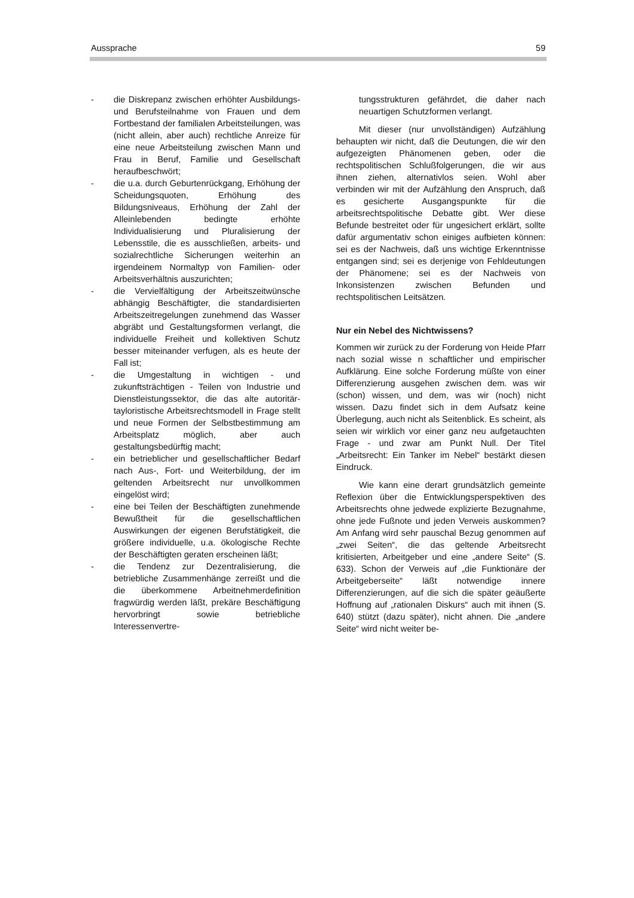Aussprache 59
- die Diskrepanz zwischen erhöhter Ausbildungs- und Berufsteilnahme von Frauen und dem Fortbestand der familialen Arbeitsteilungen, was (nicht allein, aber auch) rechtliche Anreize für eine neue Arbeitsteilung zwischen Mann und Frau in Beruf, Familie und Gesellschaft heraufbeschwört;
- die u.a. durch Geburtenrückgang, Erhöhung der Scheidungsquoten, Erhöhung des Bildungsniveaus, Erhöhung der Zahl der Alleinlebenden bedingte erhöhte Individualisierung und Pluralisierung der Lebensstile, die es ausschließen, arbeits- und sozialrechtliche Sicherungen weiterhin an irgendeinem Normaltyp von Familien- oder Arbeitsverhältnis auszurichten;
- die Vervielfältigung der Arbeitszeitwünsche abhängig Beschäftigter, die standardisierten Arbeitszeitregelungen zunehmend das Wasser abgräbt und Gestaltungsformen verlangt, die individuelle Freiheit und kollektiven Schutz besser miteinander verfugen, als es heute der Fall ist;
- die Umgestaltung in wichtigen - und zukunftsträchtigen - Teilen von Industrie und Dienstleistungssektor, die das alte autoritär-tayloristische Arbeitsrechtsmodell in Frage stellt und neue Formen der Selbstbestimmung am Arbeitsplatz möglich, aber auch gestaltungsbedürftig macht;
- ein betrieblicher und gesellschaftlicher Bedarf nach Aus-, Fort- und Weiterbildung, der im geltenden Arbeitsrecht nur unvollkommen eingelöst wird;
- eine bei Teilen der Beschäftigten zunehmende Bewußtheit für die gesellschaftlichen Auswirkungen der eigenen Berufstätigkeit, die größere individuelle, u.a. ökologische Rechte der Beschäftigten geraten erscheinen läßt;
- die Tendenz zur Dezentralisierung, die betriebliche Zusammenhänge zerreißt und die die überkommene Arbeitnehmerdefinition fragwürdig werden läßt, prekäre Beschäftigung hervorbringt sowie betriebliche Interessenvertre-
tungsstrukturen gefährdet, die daher nach neuartigen Schutzformen verlangt.
Mit dieser (nur unvollständigen) Aufzählung behaupten wir nicht, daß die Deutungen, die wir den aufgezeigten Phänomenen geben, oder die rechtspolitischen Schlußfolgerungen, die wir aus ihnen ziehen, alternativlos seien. Wohl aber verbinden wir mit der Aufzählung den Anspruch, daß es gesicherte Ausgangspunkte für die arbeitsrechtspolitische Debatte gibt. Wer diese Befunde bestreitet oder für ungesichert erklärt, sollte dafür argumentativ schon einiges aufbieten können: sei es der Nachweis, daß uns wichtige Erkenntnisse entgangen sind; sei es derjenige von Fehldeutungen der Phänomene; sei es der Nachweis von Inkonsistenzen zwischen Befunden und rechtspolitischen Leitsätzen.
Nur ein Nebel des Nichtwissens?
Kommen wir zurück zu der Forderung von Heide Pfarr nach sozial wisse n schaftlicher und empirischer Aufklärung. Eine solche Forderung müßte von einer Differenzierung ausgehen zwischen dem. was wir (schon) wissen, und dem, was wir (noch) nicht wissen. Dazu findet sich in dem Aufsatz keine Überlegung, auch nicht als Seitenblick. Es scheint, als seien wir wirklich vor einer ganz neu aufgetauchten Frage - und zwar am Punkt Null. Der Titel „Arbeitsrecht: Ein Tanker im Nebel“ bestärkt diesen Eindruck.
Wie kann eine derart grundsätzlich gemeinte Reflexion über die Entwicklungsperspektiven des Arbeitsrechts ohne jedwede explizierte Bezugnahme, ohne jede Fußnote und jeden Verweis auskommen? Am Anfang wird sehr pauschal Bezug genommen auf „zwei Seiten“, die das geltende Arbeitsrecht kritisierten, Arbeitgeber und eine „andere Seite“ (S. 633). Schon der Verweis auf „die Funktionäre der Arbeitgeberseite“ läßt notwendige innere Differenzierungen, auf die sich die später geäußerte Hoffnung auf „rationalen Diskurs“ auch mit ihnen (S. 640) stützt (dazu später), nicht ahnen. Die „andere Seite“ wird nicht weiter be-